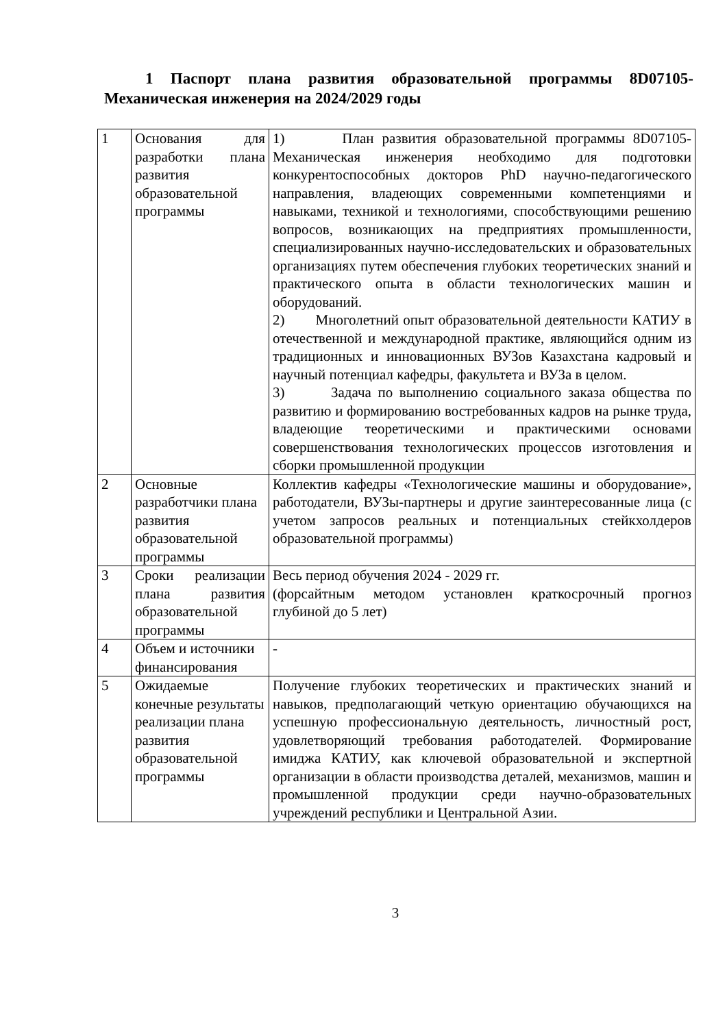1 Паспорт плана развития образовательной программы 8D07105-Механическая инженерия на 2024/2029 годы
| 1 | Основания для разработки плана развития образовательной программы | 1) План развития образовательной программы 8D07105-Механическая инженерия необходимо для подготовки конкурентоспособных докторов PhD научно-педагогического направления, владеющих современными компетенциями и навыками, техникой и технологиями, способствующими решению вопросов, возникающих на предприятиях промышленности, специализированных научно-исследовательских и образовательных организациях путем обеспечения глубоких теоретических знаний и практического опыта в области технологических машин и оборудований. 2) Многолетний опыт образовательной деятельности КАТИУ в отечественной и международной практике, являющийся одним из традиционных и инновационных ВУЗов Казахстана кадровый и научный потенциал кафедры, факультета и ВУЗа в целом. 3) Задача по выполнению социального заказа общества по развитию и формированию востребованных кадров на рынке труда, владеющие теоретическими и практическими основами совершенствования технологических процессов изготовления и сборки промышленной продукции |
| 2 | Основные разработчики плана развития образовательной программы | Коллектив кафедры «Технологические машины и оборудование», работодатели, ВУЗы-партнеры и другие заинтересованные лица (с учетом запросов реальных и потенциальных стейкхолдеров образовательной программы) |
| 3 | Сроки реализации плана развития образовательной программы | Весь период обучения 2024 - 2029 гг. (форсайтным методом установлен краткосрочный прогноз глубиной до 5 лет) |
| 4 | Объем и источники финансирования | - |
| 5 | Ожидаемые конечные результаты реализации плана развития образовательной программы | Получение глубоких теоретических и практических знаний и навыков, предполагающий четкую ориентацию обучающихся на успешную профессиональную деятельность, личностный рост, удовлетворяющий требования работодателей. Формирование имиджа КАТИУ, как ключевой образовательной и экспертной организации в области производства деталей, механизмов, машин и промышленной продукции среди научно-образовательных учреждений республики и Центральной Азии. |
3